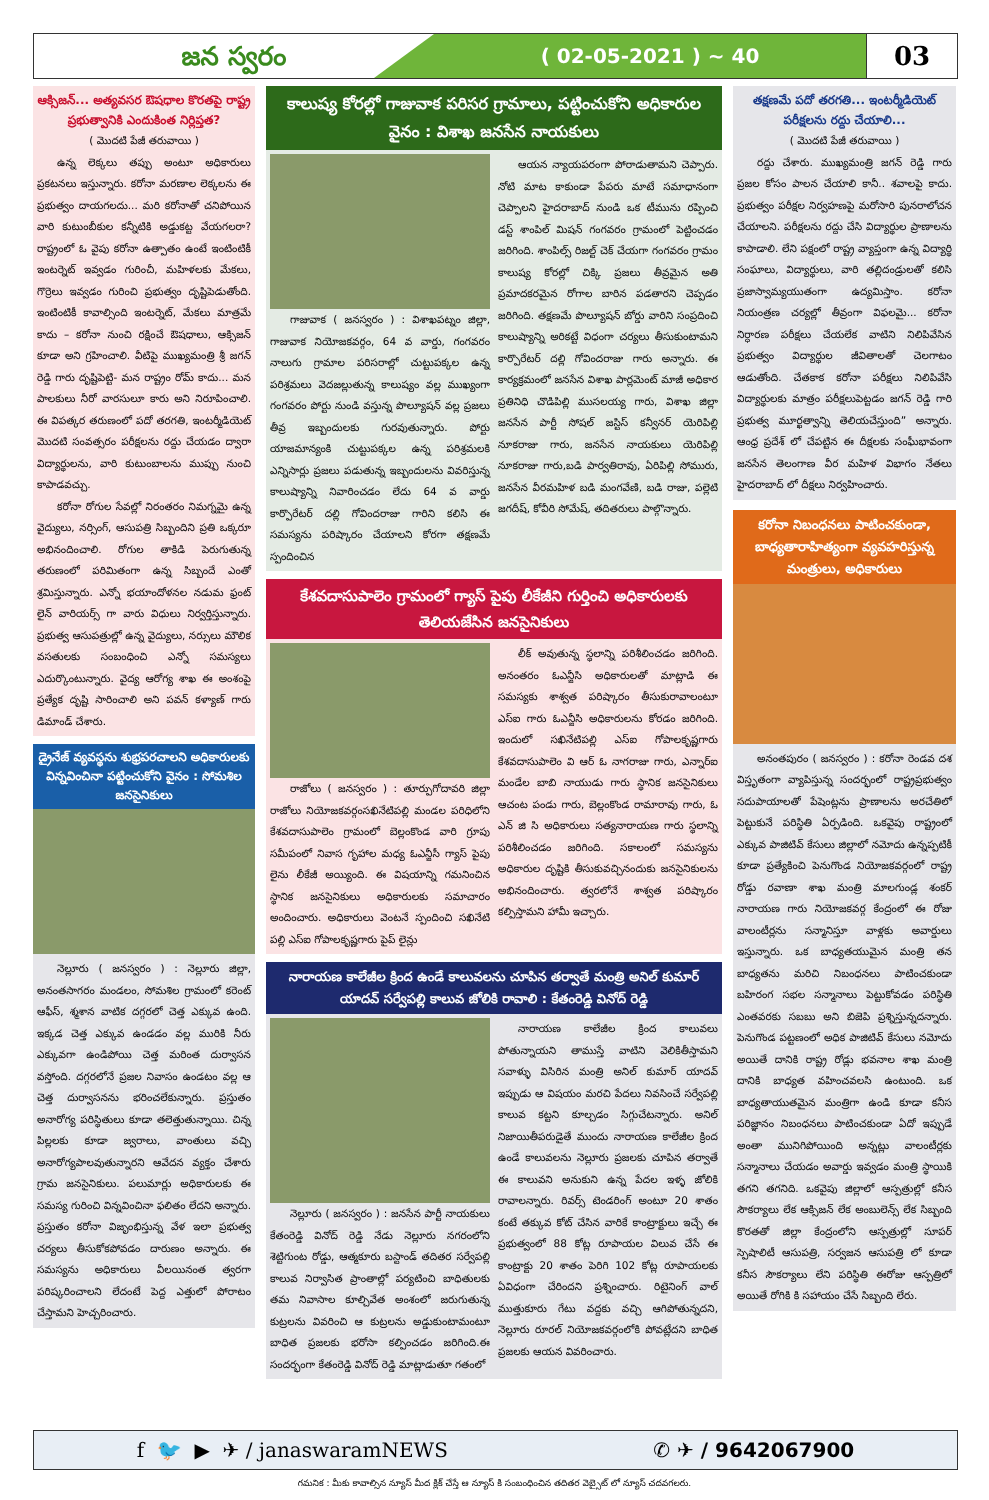జన స్వరం
( 02-05-2021 ) ~ 40
03
ఆక్సిజన్... అత్యవసర ఔషధాల కొరతపై రాష్ట్ర ప్రభుత్వానికి ఎందుకింత నిర్లిప్తత?
( మొదటి పేజీ తరువాయి )
ఉన్న లెక్కలు తప్పు అంటూ అధికారులు ప్రకటనలు ఇస్తున్నారు. కరోనా మరణాల లెక్కలను ఈ ప్రభుత్వం దాయగలదు... మరి కరోనాతో చనిపోయిన వారి కుటుంబీకుల కన్నీటికి అడ్డుకట్ట వేయగలరా? రాష్ట్రంలో ఓ వైపు కరోనా ఉత్పాతం ఉంటే ఇంటింటికీ ఇంటర్నెట్ ఇవ్వడం గురించీ, మహిళలకు మేకలు, గొర్రెలు ఇవ్వడం గురించి ప్రభుత్వం దృష్టిపెడుతోంది. ఇంటింటికీ కావాల్సింది ఇంటర్నెట్, మేకలు మాత్రమే కాదు – కరోనా నుంచి రక్షించే ఔషధాలు, ఆక్సిజన్ కూడా అని గ్రహించాలి. వీటిపై ముఖ్యమంత్రి శ్రీ జగన్ రెడ్డి గారు దృష్టిపెట్టి- మన రాష్ట్రం రోమ్ కాదు... మన పాలకులు నీరో వారసులూ కారు అని నిరూపించాలి. ఈ విపత్కర తరుణంలో పదో తరగతి, ఇంటర్మీడియెట్ మొదటి సంవత్సరం పరీక్షలను రద్దు చేయడం ద్వారా విద్యార్థులను, వారి కుటుంబాలను ముప్పు నుంచి కాపాడవచ్చు.
కరోనా రోగుల సేవల్లో నిరంతరం నిమగ్నమై ఉన్న వైద్యులు, నర్సింగ్, ఆసుపత్రి సిబ్బందిని ప్రతి ఒక్కరూ అభినందించాలి. రోగుల తాకిడి పెరుగుతున్న తరుణంలో పరిమితంగా ఉన్న సిబ్బందే ఎంతో శ్రమిస్తున్నారు. ఎన్నో భయాందోళనల నడుమ ఫ్రంట్ లైన్ వారియర్స్ గా వారు విధులు నిర్వర్తిస్తున్నారు. ప్రభుత్వ ఆసుపత్రుల్లో ఉన్న వైద్యులు, నర్సులు మౌలిక వసతులకు సంబంధించి ఎన్నో సమస్యలు ఎదుర్కొంటున్నారు. వైద్య ఆరోగ్య శాఖ ఈ అంశంపై ప్రత్యేక దృష్టి సారించాలి అని పవన్ కళ్యాణ్ గారు డిమాండ్ చేశారు.
డ్రైనేజ్ వ్యవస్థను శుభ్రపరచాలని అధికారులకు విన్నవించినా పట్టించుకోని వైనం : సోమశిల జనసైనికులు
నెల్లూరు ( జనస్వరం ) : నెల్లూరు జిల్లా, అనంతసాగరం మండలం, సోమశిల గ్రామంలో కరెంట్ ఆఫీస్, శ్మశాన వాటిక దగ్గరలో చెత్త ఎక్కువ ఉంది. ఇక్కడ చెత్త ఎక్కువ ఉండడం వల్ల మురికి నీరు ఎక్కువగా ఉండిపోయి చెత్త మరింత దుర్వాసన వస్తోంది. దగ్గరలోనే ప్రజల నివాసం ఉండటం వల్ల ఆ చెత్త దుర్వాసనను భరించలేకున్నారు. ప్రస్తుతం అనారోగ్య పరిస్థితులు కూడా తలెత్తుతున్నాయి. చిన్న పిల్లలకు కూడా జ్వరాలు, వాంతులు వచ్చి అనారోగ్యపాలవుతున్నారని ఆవేదన వ్యక్తం చేశారు గ్రామ జనసైనికులు. పలుమార్లు అధికారులకు ఈ సమస్య గురించి విన్నవించినా ఫలితం లేదని అన్నారు. ప్రస్తుతం కరోనా విజృంభిస్తున్న వేళ ఇలా ప్రభుత్వ చర్యలు తీసుకోకపోవడం దారుణం అన్నారు. ఈ సమస్యను అధికారులు వీలయినంత త్వరగా పరిష్కరించాలని లేదంటే పెద్ద ఎత్తులో పోరాటం చేస్తామని హెచ్చరించారు.
కాలుష్య కోరల్లో గాజువాక పరిసర గ్రామాలు, పట్టించుకోని అధికారుల వైనం : విశాఖ జనసేన నాయకులు
గాజువాక ( జనస్వరం ) : విశాఖపట్నం జిల్లా, గాజువాక నియోజకవర్గం, 64 వ వార్డు, గంగవరం నాలుగు గ్రామాల పరిసరాల్లో చుట్టుపక్కల ఉన్న పరిశ్రమలు వెదజల్లుతున్న కాలుష్యం వల్ల ముఖ్యంగా గంగవరం పోర్టు నుండి వస్తున్న పొల్యూషన్ వల్ల ప్రజలు తీవ్ర ఇబ్బందులకు గురవుతున్నారు. పోర్టు యాజమాన్యంకి చుట్టుపక్కల ఉన్న పరిశ్రమలకి ఎన్నిసార్లు ప్రజలు పడుతున్న ఇబ్బందులను వివరిస్తున్న కాలుష్యాన్ని నివారించడం లేదు 64 వ వార్డు కార్పొరేటర్ దల్లి గోవిందరాజు గారిని కలిసి ఈ సమస్యను పరిష్కారం చేయాలని కోరగా తక్షణమే స్పందించిన
ఆయన న్యాయపరంగా పోరాడుతామని చెప్పారు. నోటి మాట కాకుండా పేపరు మాటే సమాధానంగా చెప్పాలని హైదరాబాద్ నుండి ఒక టీమును రప్పించి డస్ట్ శాంపిల్ మిషన్ గంగవరం గ్రామంలో పెట్టించడం జరిగింది. శాంపిల్స్ రిజల్ట్ చెక్ చేయగా గంగవరం గ్రామం కాలుష్య కోరల్లో చిక్కి ప్రజలు తీవ్రమైన అతి ప్రమాదకరమైన రోగాల బారిన పడతారని చెప్పడం జరిగింది. తక్షణమే పొల్యూషన్ బోర్డు వారిని సంప్రదించి కాలుష్యాన్ని అరికట్టే విధంగా చర్యలు తీసుకుంటామని కార్పొరేటర్ దల్లి గోవిందరాజు గారు అన్నారు. ఈ కార్యక్రమంలో జనసేన విశాఖ పార్లమెంట్ మాజీ అధికార ప్రతినిధి చొడిపిల్లి ముసలయ్య గారు, విశాఖ జిల్లా జనసేన పార్టీ సోషల్ జస్టిస్ కన్వీనర్ యెరిపిల్లి నూకరాజు గారు, జనసేన నాయకులు యెరిపిల్లి నూకరాజు గారు,బడి పార్వతిరావు, ఏరిపిల్లి సోమురు, జనసేన వీరమహిళ బడి మంగవేణి, బడి రాజు, పల్లెటి జగదీష్, కోవీరి సోమేష్, తదితరులు పాల్గొన్నారు.
కేశవదాసుపాలెం గ్రామంలో గ్యాస్ పైపు లీకేజీని గుర్తించి అధికారులకు తెలియజేసిన జనసైనికులు
రాజోలు ( జనస్వరం ) : తూర్పుగోదావరి జిల్లా రాజోలు నియోజకవర్గంసఖినేటిపల్లి మండల పరిధిలోని కేశవదాసుపాలెం గ్రామంలో బెల్లంకొండ వారి గ్రూపు సమీపంలో నివాస గృహాల మధ్య ఓఎన్జీసీ గ్యాస్ పైపు లైను లీకేజీ అయ్యింది. ఈ విషయాన్ని గమనించిన స్థానిక జనసైనికులు అధికారులకు సమాచారం అందించారు. అధికారులు వెంటనే స్పందించి సఖినేటి పల్లి ఎస్ఐ గోపాలకృష్ణగారు పైప్ లైన్లు
లీక్ అవుతున్న స్థలాన్ని పరిశీలించడం జరిగింది. అనంతరం ఓఎన్జీసి అధికారులతో మాట్లాడి ఈ సమస్యకు శాశ్వత పరిష్కారం తీసుకురావాలంటూ ఎస్ఐ గారు ఓఎన్జీసి అధికారులను కోరడం జరిగింది. ఇందులో సఖినేటిపల్లి ఎస్ఐ గోపాలకృష్ణగారు కేశవదాసుపాలెం వి ఆర్ ఓ నాగరాజు గారు, ఎన్నార్ఐ మండేల బాబి నాయుడు గారు స్థానిక జనసైనికులు ఆచంట పండు గారు, బెల్లంకొండ రామారావు గారు, ఓ ఎన్ జి సి అధికారులు సత్యనారాయణ గారు స్థలాన్ని పరిశీలించడం జరిగింది. సకాలంలో సమస్యను అధికారుల దృష్టికి తీసుకువచ్చినందుకు జనసైనికులను అభినందించారు. త్వరలోనే శాశ్వత పరిష్కారం కల్పిస్తామని హామీ ఇచ్చారు.
నారాయణ కాలేజీల క్రింద ఉండే కాలువలను చూపిన తర్వాతే మంత్రి అనిల్ కుమార్ యాదవ్ సర్వేపల్లి కాలువ జోలికి రావాలి : కేతంరెడ్డి వినోద్ రెడ్డి
నెల్లూరు ( జనస్వరం ) : జనసేన పార్టీ నాయకులు కేతంరెడ్డి వినోద్ రెడ్డి నేడు నెల్లూరు నగరంలోని శెట్టిగుంట రోడ్డు, ఆత్మకూరు బస్టాండ్ తదితర సర్వేపల్లి కాలువ నిర్వాసిత ప్రాంతాల్లో పర్యటించి బాధితులకు తమ నివాసాల కూల్చివేత అంశంలో జరుగుతున్న కుట్రలను వివరించి ఆ కుట్రలను అడ్డుకుంటామంటూ బాధిత ప్రజలకు భరోసా కల్పించడం జరిగింది.ఈ సందర్భంగా కేతంరెడ్డి వినోద్ రెడ్డి మాట్లాడుతూ గతంలో
నారాయణ కాలేజీల క్రింద కాలువలు పోతున్నాయని తాముస్తే వాటిని వెలికితీస్తామని సవాళ్ళు విసిరిన మంత్రి అనిల్ కుమార్ యాదవ్ ఇప్పుడు ఆ విషయం మరచి పేదలు నివసించే సర్వేపల్లి కాలువ కట్టని కూల్చడం సిగ్గుచేటన్నారు. అనిల్ నిజాయితీపరుడైతే ముందు నారాయణ కాలేజీల క్రింద ఉండే కాలువలను నెల్లూరు ప్రజలకు చూపిన తర్వాతే ఈ కాలువని అనుకుని ఉన్న పేదల ఇళ్ళ జోలికి రావాలన్నారు. రివర్స్ టెండరింగ్ అంటూ 20 శాతం కంటే తక్కువ కోట్ చేసిన వారికే కాంట్రాక్టులు ఇచ్చే ఈ ప్రభుత్వంలో 88 కోట్ల రూపాయల విలువ చేసే ఈ కాంట్రాక్టు 20 శాతం పెరిగి 102 కోట్ల రూపాయలకు ఏవిధంగా చేరిందని ప్రశ్నించారు. రిటైనింగ్ వాల్ ముత్తుకూరు గేటు వద్దకు వచ్చి ఆగిపోతున్నదని, నెల్లూరు రూరల్ నియోజకవర్గంలోకి పోవట్లేదని బాధిత ప్రజలకు ఆయన వివరించారు.
తక్షణమే పదో తరగతి... ఇంటర్మీడియెట్ పరీక్షలను రద్దు చేయాలి...
( మొదటి పేజీ తరువాయి )
రద్దు చేశారు. ముఖ్యమంత్రి జగన్ రెడ్డి గారు ప్రజల కోసం పాలన చేయాలి కానీ.. శవాలపై కాదు. ప్రభుత్వం పరీక్షల నిర్వహణపై మరోసారి పునరాలోచన చేయాలని. పరీక్షలను రద్దు చేసి విద్యార్థుల ప్రాణాలను కాపాడాలి. లేని పక్షంలో రాష్ట్ర వ్యాప్తంగా ఉన్న విద్యార్థి సంఘాలు, విద్యార్థులు, వారి తల్లిదండ్రులతో కలిసి ప్రజాస్వామ్యయుతంగా ఉద్యమిస్తాం. కరోనా నియంత్రణ చర్యల్లో తీవ్రంగా విఫలమై... కరోనా నిర్ధారణ పరీక్షలు చేయలేక వాటిని నిలిపివేసిన ప్రభుత్వం విద్యార్థుల జీవితాలతో చెలగాటం ఆడుతోంది. చేతకాక కరోనా పరీక్షలు నిలిపివేసి విద్యార్థులకు మాత్రం పరీక్షలుపెట్టడం జగన్ రెడ్డి గారి ప్రభుత్వ మూర్ఖత్వాన్ని తెలియచేస్తుంది” అన్నారు. ఆంధ్ర ప్రదేశ్ లో చేపట్టిన ఈ దీక్షలకు సంఘీభావంగా జనసేన తెలంగాణ వీర మహిళ విభాగం నేతలు హైదరాబాద్ లో దీక్షలు నిర్వహించారు.
కరోనా నిబంధనలు పాటించకుండా, బాధ్యతారాహిత్యంగా వ్యవహరిస్తున్న మంత్రులు, అధికారులు
అనంతపురం ( జనస్వరం ) : కరోనా రెండవ దశ విస్తృతంగా వ్యాపిస్తున్న సందర్భంలో రాష్ట్రప్రభుత్వం సదుపాయాలతో పేషెంట్లను ప్రాణాలను అరచేతిలో పెట్టుకునే పరిస్థితి ఏర్పడింది. ఒకవైపు రాష్ట్రంలో ఎక్కువ పాజిటివ్ కేసులు జిల్లాలో నమోదు ఉన్నప్పటికీ కూడా ప్రత్యేకించి పెనుగొండ నియోజకవర్గంలో రాష్ట్ర రోడ్డు రవాణా శాఖ మంత్రి మాలగుండ్ల శంకర్ నారాయణ గారు నియోజకవర్గ కేంద్రంలో ఈ రోజు వాలంటీర్లను సన్మానిస్తూ వాళ్లకు అవార్డులు ఇస్తున్నారు. ఒక బాధ్యతయుమైన మంత్రి తన బాధ్యతను మరిచి నిబంధనలు పాటించకుండా బహిరంగ సభల సన్మానాలు పెట్టుకోవడం పరిస్థితి ఎంతవరకు సబబు అని బిజెపి ప్రశ్నిస్తున్నదన్నారు. పెనుగొండ పట్టణంలో అధిక పాజిటివ్ కేసులు నమోదు అయితే దానికి రాష్ట్ర రోడ్లు భవనాల శాఖ మంత్రి దానికి బాధ్యత వహించవలసి ఉంటుంది. ఒక బాధ్యతాయుతమైన మంత్రిగా ఉండి కూడా కనీస పరిజ్ఞానం నిబంధనలు పాటించకుండా ఏదో ఇప్పుడే అంతా మునిగిపోయింది అన్నట్లు వాలంటీర్లకు సన్మానాలు చేయడం అవార్డు ఇవ్వడం మంత్రి స్థాయికి తగని తగనిది. ఒకవైపు జిల్లాలో ఆస్పత్రుల్లో కనీస సౌకర్యాలు లేక ఆక్సిజన్ లేక అంబులెన్స్ లేక సిబ్బంది కొరతతో జిల్లా కేంద్రంలోని ఆస్పత్రుల్లో సూపర్ స్పెషాలిటీ ఆసుపత్రి, సర్వజన ఆసుపత్రి లో కూడా కనీస సౌకర్యాలు లేని పరిస్థితి ఈరోజు ఆస్పత్రిలో అయితే రోగికి కి సహాయం చేసే సిబ్బంది లేరు.
f 🐦 ▶ ✈ / janaswaramNEWS ✆ ✈ / 9642067900
గమనిక : మీకు కావాల్సిన న్యూస్ మీద క్లిక్ చేస్తే ఆ న్యూస్ కి సంబంధించిన తదితర వెబ్సైట్ లో న్యూస్ చదవగలరు.